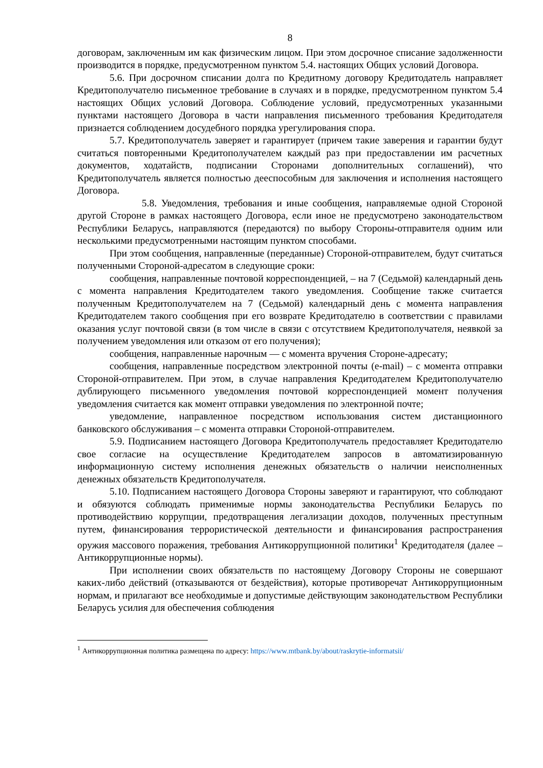8
договорам, заключенным им как физическим лицом. При этом досрочное списание задолженности производится в порядке, предусмотренном пунктом 5.4. настоящих Общих условий Договора.
5.6. При досрочном списании долга по Кредитному договору Кредитодатель направляет Кредитополучателю письменное требование в случаях и в порядке, предусмотренном пунктом 5.4 настоящих Общих условий Договора. Соблюдение условий, предусмотренных указанными пунктами настоящего Договора в части направления письменного требования Кредитодателя признается соблюдением досудебного порядка урегулирования спора.
5.7. Кредитополучатель заверяет и гарантирует (причем такие заверения и гарантии будут считаться повторенными Кредитополучателем каждый раз при предоставлении им расчетных документов, ходатайств, подписании Сторонами дополнительных соглашений), что Кредитополучатель является полностью дееспособным для заключения и исполнения настоящего Договора.
5.8. Уведомления, требования и иные сообщения, направляемые одной Стороной другой Стороне в рамках настоящего Договора, если иное не предусмотрено законодательством Республики Беларусь, направляются (передаются) по выбору Стороны-отправителя одним или несколькими предусмотренными настоящим пунктом способами.
При этом сообщения, направленные (переданные) Стороной-отправителем, будут считаться полученными Стороной-адресатом в следующие сроки:
сообщения, направленные почтовой корреспонденцией, – на 7 (Седьмой) календарный день с момента направления Кредитодателем такого уведомления. Сообщение также считается полученным Кредитополучателем на 7 (Седьмой) календарный день с момента направления Кредитодателем такого сообщения при его возврате Кредитодателю в соответствии с правилами оказания услуг почтовой связи (в том числе в связи с отсутствием Кредитополучателя, неявкой за получением уведомления или отказом от его получения);
сообщения, направленные нарочным — с момента вручения Стороне-адресату;
сообщения, направленные посредством электронной почты (e-mail) – с момента отправки Стороной-отправителем. При этом, в случае направления Кредитодателем Кредитополучателю дублирующего письменного уведомления почтовой корреспонденцией момент получения уведомления считается как момент отправки уведомления по электронной почте;
уведомление, направленное посредством использования систем дистанционного банковского обслуживания – с момента отправки Стороной-отправителем.
5.9. Подписанием настоящего Договора Кредитополучатель предоставляет Кредитодателю свое согласие на осуществление Кредитодателем запросов в автоматизированную информационную систему исполнения денежных обязательств о наличии неисполненных денежных обязательств Кредитополучателя.
5.10. Подписанием настоящего Договора Стороны заверяют и гарантируют, что соблюдают и обязуются соблюдать применимые нормы законодательства Республики Беларусь по противодействию коррупции, предотвращения легализации доходов, полученных преступным путем, финансирования террористической деятельности и финансирования распространения оружия массового поражения, требования Антикоррупционной политики<sup>1</sup> Кредитодателя (далее – Антикоррупционные нормы).
При исполнении своих обязательств по настоящему Договору Стороны не совершают каких-либо действий (отказываются от бездействия), которые противоречат Антикоррупционным нормам, и прилагают все необходимые и допустимые действующим законодательством Республики Беларусь усилия для обеспечения соблюдения
<sup>1</sup> Антикоррупционная политика размещена по адресу: https://www.mtbank.by/about/raskrytie-informatsii/